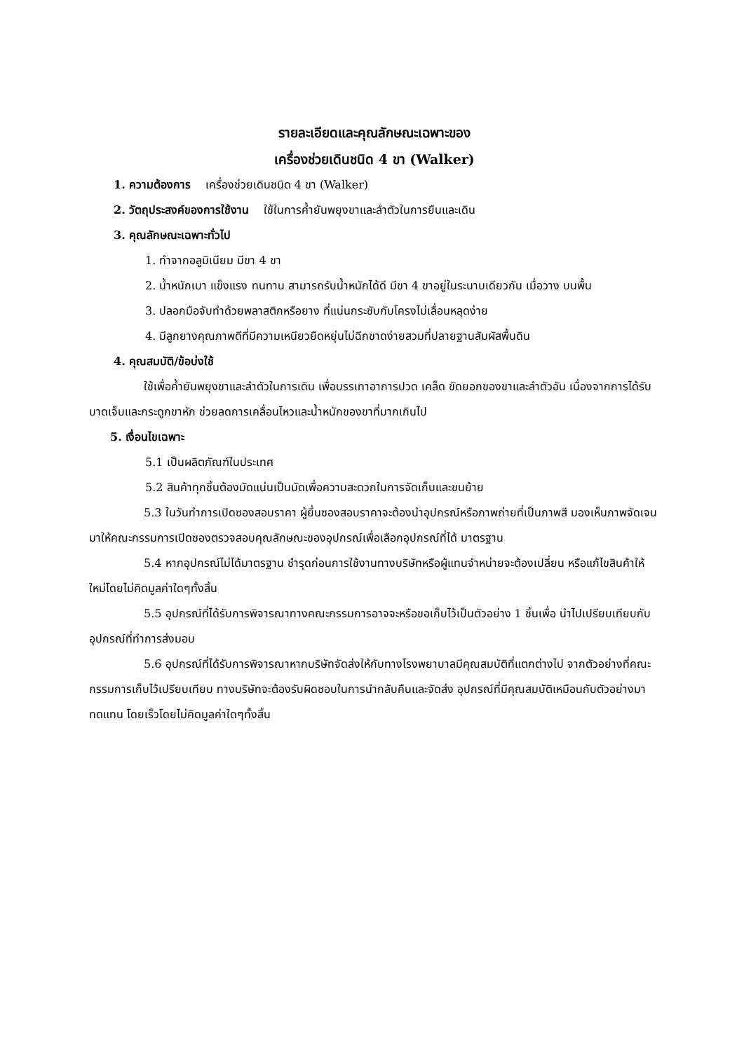รายละเอียดและคุณลักษณะเฉพาะของ
เครื่องช่วยเดินชนิด 4 ขา (Walker)
1. ความต้องการ เครื่องช่วยเดินชนิด 4 ขา (Walker)
2. วัตถุประสงค์ของการใช้งาน ใช้ในการค้ำยันพยุงขาและลำตัวในการยืนและเดิน
3. คุณลักษณะเฉพาะทั่วไป
1. ทำจากอลูมิเนียม มีขา 4 ขา
2. น้ำหนักเบา แข็งแรง ทนทาน สามารถรับน้ำหนักได้ดี มีขา 4 ขาอยู่ในระนาบเดียวกัน เมื่อวาง บนพื้น
3. ปลอกมือจับทำด้วยพลาสติกหรือยาง ที่แน่นกระชับกับโครงไม่เลื่อนหลุดง่าย
4. มีลูกยางคุณภาพดีที่มีความเหนียวยืดหยุ่นไม่ฉีกขาดง่ายสวมที่ปลายฐานสัมผัสพื้นดิน
4. คุณสมบัติ/ข้อบ่งใช้
ใช้เพื่อค้ำยันพยุงขาและลำตัวในการเดิน เพื่อบรรเทาอาการปวด เคล็ด ขัดยอกของขาและลำตัวอัน เนื่องจากการได้รับบาดเจ็บและกระดูกขาหัก ช่วยลดการเคลื่อนไหวและน้ำหนักของขาที่มากเกินไป
5. เงื่อนไขเฉพาะ
5.1 เป็นผลิตภัณฑ์ในประเทศ
5.2 สินค้าทุกชิ้นต้องมัดแน่นเป็นมัดเพื่อความสะดวกในการจัดเก็บและขนย้าย
5.3 ในวันทำการเปิดซองสอบราคา ผู้ยื่นซองสอบราคาจะต้องนำอุปกรณ์หรือภาพถ่ายที่เป็นภาพสี มองเห็นภาพจัดเจนมาให้คณะกรรมการเปิดซองตรวจสอบคุณลักษณะของอุปกรณ์เพื่อเลือกอุปกรณ์ที่ได้ มาตรฐาน
5.4 หากอุปกรณ์ไม่ได้มาตรฐาน ชำรุดก่อนการใช้งานทางบริษัทหรือผู้แทนจำหน่ายจะต้องเปลี่ยน หรือแก้ไขสินค้าให้ใหม่โดยไม่คิดมูลค่าใดๆทั้งสิ้น
5.5 อุปกรณ์ที่ได้รับการพิจารณาทางคณะกรรมการอาจจะหรือขอเก็บไว้เป็นตัวอย่าง 1 ชิ้นเพื่อ นำไปเปรียบเทียบกับอุปกรณ์ที่ทำการส่งมอบ
5.6 อุปกรณ์ที่ได้รับการพิจารณาหากบริษัทจัดส่งให้กับทางโรงพยาบาลมีคุณสมบัติที่แตกต่างไป จากตัวอย่างที่คณะกรรมการเก็บไว้เปรียบเทียบ ทางบริษัทจะต้องรับผิดชอบในการนำกลับคืนและจัดส่ง อุปกรณ์ที่มีคุณสมบัติเหมือนกับตัวอย่างมาทดแทน โดยเร็วโดยไม่คิดมูลค่าใดๆทั้งสิ้น